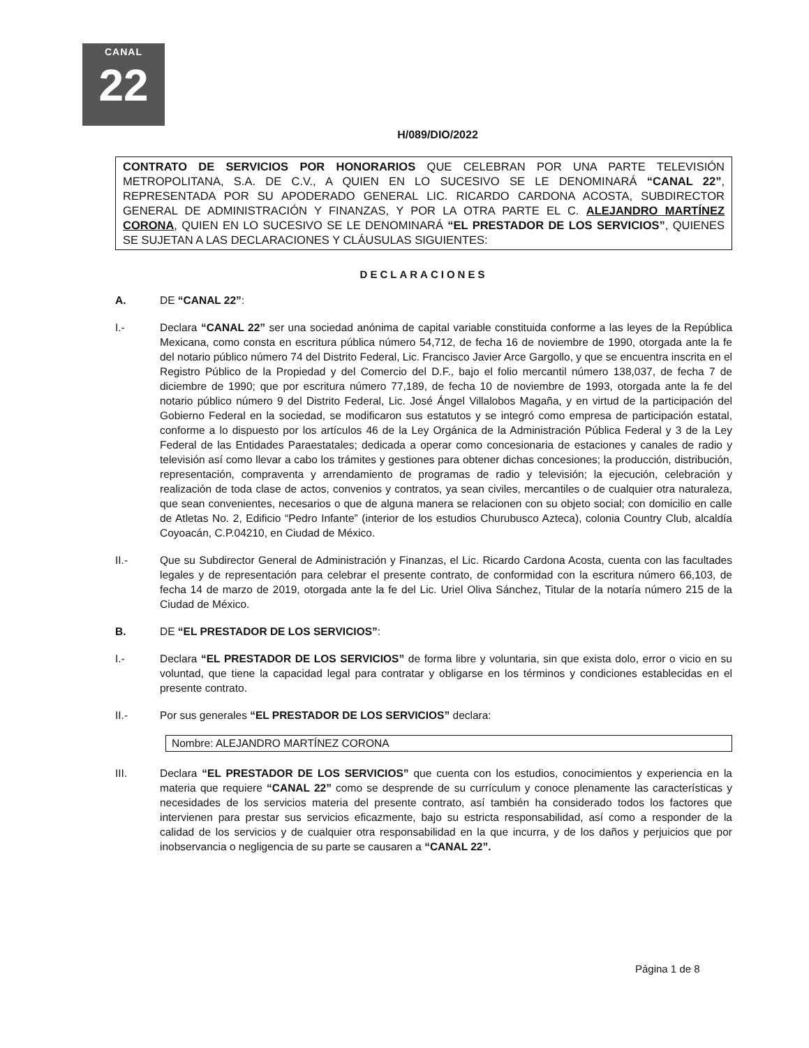CANAL
22
H/089/DIO/2022
CONTRATO DE SERVICIOS POR HONORARIOS QUE CELEBRAN POR UNA PARTE TELEVISIÓN METROPOLITANA, S.A. DE C.V., A QUIEN EN LO SUCESIVO SE LE DENOMINARÁ “CANAL 22”, REPRESENTADA POR SU APODERADO GENERAL LIC. RICARDO CARDONA ACOSTA, SUBDIRECTOR GENERAL DE ADMINISTRACIÓN Y FINANZAS, Y POR LA OTRA PARTE EL C. ALEJANDRO MARTÍNEZ CORONA, QUIEN EN LO SUCESIVO SE LE DENOMINARÁ “EL PRESTADOR DE LOS SERVICIOS”, QUIENES SE SUJETAN A LAS DECLARACIONES Y CLÁUSULAS SIGUIENTES:
DECLARACIONES
A. DE “CANAL 22”:
I.- Declara “CANAL 22” ser una sociedad anónima de capital variable constituida conforme a las leyes de la República Mexicana, como consta en escritura pública número 54,712, de fecha 16 de noviembre de 1990, otorgada ante la fe del notario público número 74 del Distrito Federal, Lic. Francisco Javier Arce Gargollo, y que se encuentra inscrita en el Registro Público de la Propiedad y del Comercio del D.F., bajo el folio mercantil número 138,037, de fecha 7 de diciembre de 1990; que por escritura número 77,189, de fecha 10 de noviembre de 1993, otorgada ante la fe del notario público número 9 del Distrito Federal, Lic. José Ángel Villalobos Magaña, y en virtud de la participación del Gobierno Federal en la sociedad, se modificaron sus estatutos y se integró como empresa de participación estatal, conforme a lo dispuesto por los artículos 46 de la Ley Orgánica de la Administración Pública Federal y 3 de la Ley Federal de las Entidades Paraestatales; dedicada a operar como concesionaria de estaciones y canales de radio y televisión así como llevar a cabo los trámites y gestiones para obtener dichas concesiones; la producción, distribución, representación, compraventa y arrendamiento de programas de radio y televisión; la ejecución, celebración y realización de toda clase de actos, convenios y contratos, ya sean civiles, mercantiles o de cualquier otra naturaleza, que sean convenientes, necesarios o que de alguna manera se relacionen con su objeto social; con domicilio en calle de Atletas No. 2, Edificio “Pedro Infante” (interior de los estudios Churubusco Azteca), colonia Country Club, alcaldía Coyoacán, C.P.04210, en Ciudad de México.
II.- Que su Subdirector General de Administración y Finanzas, el Lic. Ricardo Cardona Acosta, cuenta con las facultades legales y de representación para celebrar el presente contrato, de conformidad con la escritura número 66,103, de fecha 14 de marzo de 2019, otorgada ante la fe del Lic. Uriel Oliva Sánchez, Titular de la notaría número 215 de la Ciudad de México.
B. DE “EL PRESTADOR DE LOS SERVICIOS”:
I.- Declara “EL PRESTADOR DE LOS SERVICIOS” de forma libre y voluntaria, sin que exista dolo, error o vicio en su voluntad, que tiene la capacidad legal para contratar y obligarse en los términos y condiciones establecidas en el presente contrato.
II.- Por sus generales “EL PRESTADOR DE LOS SERVICIOS” declara:
Nombre: ALEJANDRO MARTÍNEZ CORONA
III. Declara “EL PRESTADOR DE LOS SERVICIOS” que cuenta con los estudios, conocimientos y experiencia en la materia que requiere “CANAL 22” como se desprende de su currículum y conoce plenamente las características y necesidades de los servicios materia del presente contrato, así también ha considerado todos los factores que intervienen para prestar sus servicios eficazmente, bajo su estricta responsabilidad, así como a responder de la calidad de los servicios y de cualquier otra responsabilidad en la que incurra, y de los daños y perjuicios que por inobservancia o negligencia de su parte se causaren a “CANAL 22”.
Página 1 de 8